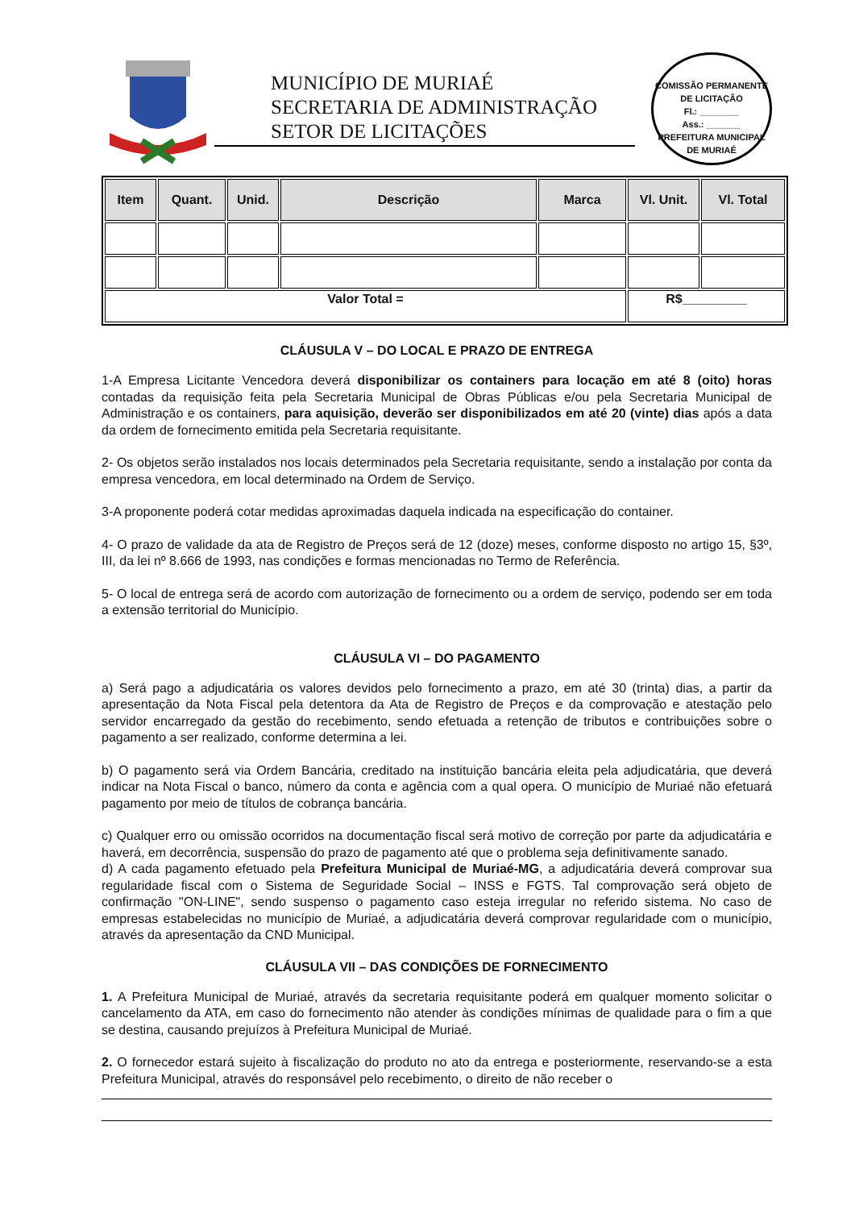MUNICÍPIO DE MURIAÉ
SECRETARIA DE ADMINISTRAÇÃO
SETOR DE LICITAÇÕES
COMISSÃO PERMANENTE DE LICITAÇÃO
Fl.: ________
Ass.: _______
PREFEITURA MUNICIPAL DE MURIAÉ
| Item | Quant. | Unid. | Descrição | Marca | Vl. Unit. | Vl. Total |
| --- | --- | --- | --- | --- | --- | --- |
| Valor Total = | | | | | R$_________ | |
CLÁUSULA V – DO LOCAL E PRAZO DE ENTREGA
1-A Empresa Licitante Vencedora deverá disponibilizar os containers para locação em até 8 (oito) horas contadas da requisição feita pela Secretaria Municipal de Obras Públicas e/ou pela Secretaria Municipal de Administração e os containers, para aquisição, deverão ser disponibilizados em até 20 (vinte) dias após a data da ordem de fornecimento emitida pela Secretaria requisitante.
2- Os objetos serão instalados nos locais determinados pela Secretaria requisitante, sendo a instalação por conta da empresa vencedora, em local determinado na Ordem de Serviço.
3-A proponente poderá cotar medidas aproximadas daquela indicada na especificação do container.
4- O prazo de validade da ata de Registro de Preços será de 12 (doze) meses, conforme disposto no artigo 15, §3º, III, da lei nº 8.666 de 1993, nas condições e formas mencionadas no Termo de Referência.
5- O local de entrega será de acordo com autorização de fornecimento ou a ordem de serviço, podendo ser em toda a extensão territorial do Município.
CLÁUSULA VI – DO PAGAMENTO
a) Será pago a adjudicatária os valores devidos pelo fornecimento a prazo, em até 30 (trinta) dias, a partir da apresentação da Nota Fiscal pela detentora da Ata de Registro de Preços e da comprovação e atestação pelo servidor encarregado da gestão do recebimento, sendo efetuada a retenção de tributos e contribuições sobre o pagamento a ser realizado, conforme determina a lei.
b) O pagamento será via Ordem Bancária, creditado na instituição bancária eleita pela adjudicatária, que deverá indicar na Nota Fiscal o banco, número da conta e agência com a qual opera. O município de Muriaé não efetuará pagamento por meio de títulos de cobrança bancária.
c) Qualquer erro ou omissão ocorridos na documentação fiscal será motivo de correção por parte da adjudicatária e haverá, em decorrência, suspensão do prazo de pagamento até que o problema seja definitivamente sanado.
d) A cada pagamento efetuado pela Prefeitura Municipal de Muriaé-MG, a adjudicatária deverá comprovar sua regularidade fiscal com o Sistema de Seguridade Social – INSS e FGTS. Tal comprovação será objeto de confirmação "ON-LINE", sendo suspenso o pagamento caso esteja irregular no referido sistema. No caso de empresas estabelecidas no município de Muriaé, a adjudicatária deverá comprovar regularidade com o município, através da apresentação da CND Municipal.
CLÁUSULA VII – DAS CONDIÇÕES DE FORNECIMENTO
1. A Prefeitura Municipal de Muriaé, através da secretaria requisitante poderá em qualquer momento solicitar o cancelamento da ATA, em caso do fornecimento não atender às condições mínimas de qualidade para o fim a que se destina, causando prejuízos à Prefeitura Municipal de Muriaé.
2. O fornecedor estará sujeito à fiscalização do produto no ato da entrega e posteriormente, reservando-se a esta Prefeitura Municipal, através do responsável pelo recebimento, o direito de não receber o